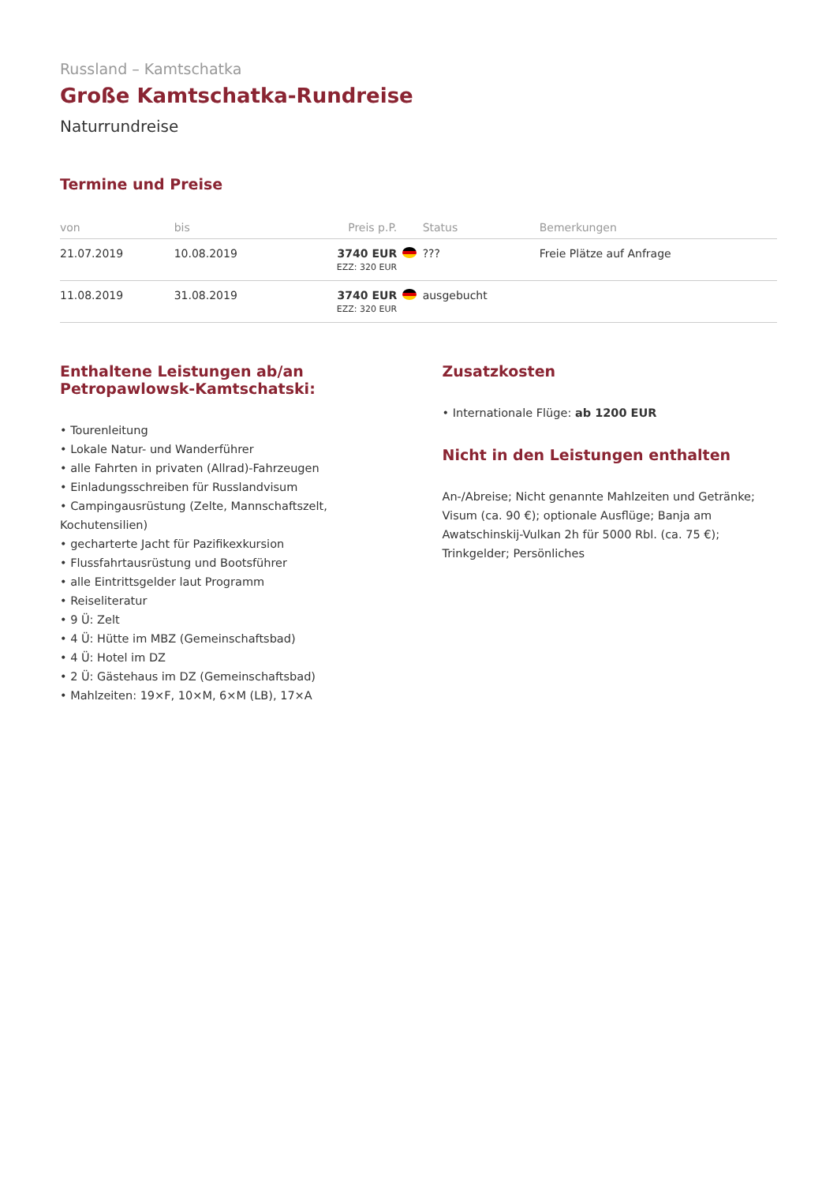Russland – Kamtschatka
Große Kamtschatka-Rundreise
Naturrundreise
Termine und Preise
| von | bis | Preis p.P. | | Status | Bemerkungen |
| --- | --- | --- | --- | --- | --- |
| 21.07.2019 | 10.08.2019 | 3740 EUR EZZ: 320 EUR | | ??? | Freie Plätze auf Anfrage |
| 11.08.2019 | 31.08.2019 | 3740 EUR EZZ: 320 EUR | | ausgebucht | |
Enthaltene Leistungen ab/an Petropawlowsk-Kamtschatski:
• Tourenleitung
• Lokale Natur- und Wanderführer
• alle Fahrten in privaten (Allrad)-Fahrzeugen
• Einladungsschreiben für Russlandvisum
• Campingausrüstung (Zelte, Mannschaftszelt, Kochutensilien)
• gecharterte Jacht für Pazifikexkursion
• Flussfahrtausrüstung und Bootsführer
• alle Eintrittsgelder laut Programm
• Reiseliteratur
• 9 Ü: Zelt
• 4 Ü: Hütte im MBZ (Gemeinschaftsbad)
• 4 Ü: Hotel im DZ
• 2 Ü: Gästehaus im DZ (Gemeinschaftsbad)
• Mahlzeiten: 19×F, 10×M, 6×M (LB), 17×A
Zusatzkosten
• Internationale Flüge: ab 1200 EUR
Nicht in den Leistungen enthalten
An-/Abreise; Nicht genannte Mahlzeiten und Getränke; Visum (ca. 90 €); optionale Ausflüge; Banja am Awatschinskij-Vulkan 2h für 5000 Rbl. (ca. 75 €); Trinkgelder; Persönliches